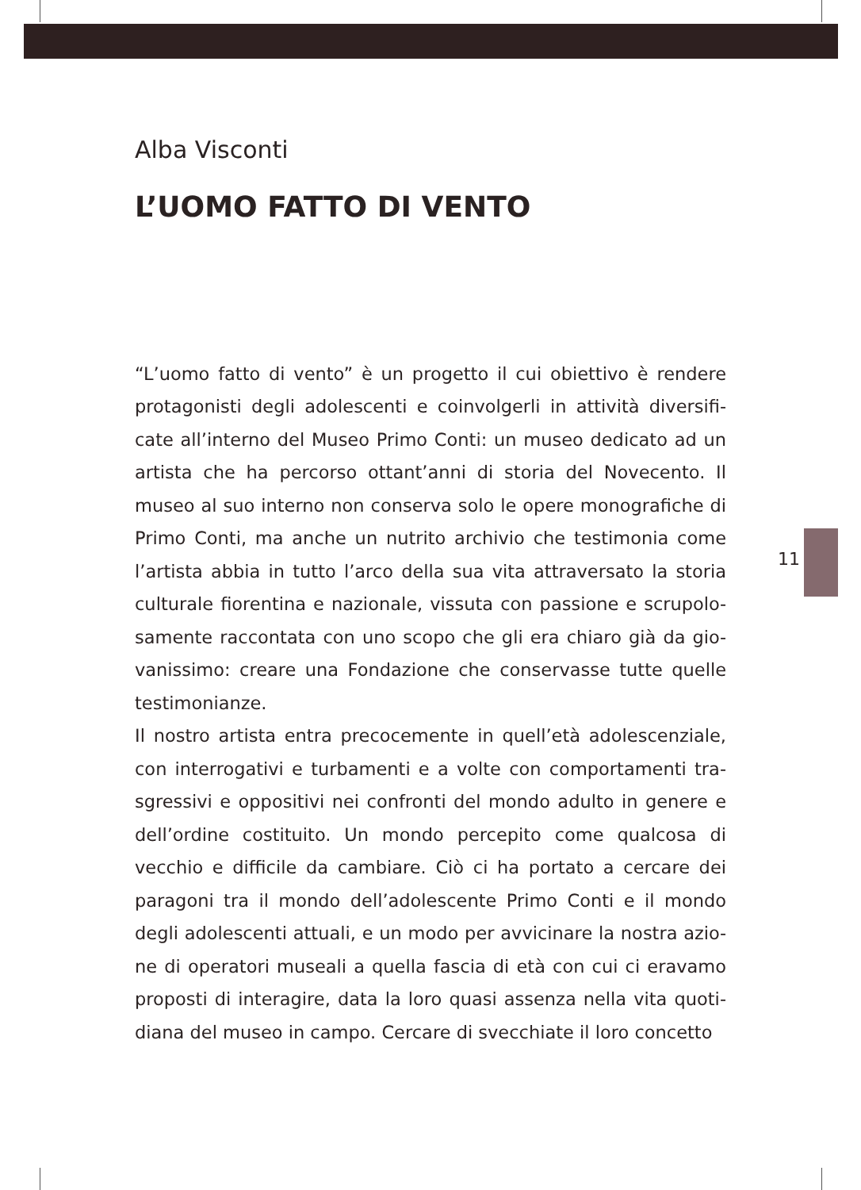11
Alba Visconti
L’UOMO FATTO DI VENTO
“L’uomo fatto di vento” è un progetto il cui obiettivo è rendere protagonisti degli adolescenti e coinvolgerli in attività diversifi­cate all’interno del Museo Primo Conti: un museo dedicato ad un artista che ha percorso ottant’anni di storia del Novecento. Il museo al suo interno non conserva solo le opere monografiche di Primo Conti, ma anche un nutrito archivio che testimonia come l’artista abbia in tutto l’arco della sua vita attraversato la storia culturale fiorentina e nazionale, vissuta con passione e scrupolo­samente raccontata con uno scopo che gli era chiaro già da gio­vanissimo: creare una Fondazione che conservasse tutte quelle testimonianze.
Il nostro artista entra precocemente in quell’età adolescenziale, con interrogativi e turbamenti e a volte con comportamenti tra­sgressivi e oppositivi nei confronti del mondo adulto in genere e dell’ordine costituito. Un mondo percepito come qualcosa di vecchio e difficile da cambiare. Ciò ci ha portato a cercare dei paragoni tra il mondo dell’adolescente Primo Conti e il mondo degli adolescenti attuali, e un modo per avvicinare la nostra azio­ne di operatori museali a quella fascia di età con cui ci eravamo proposti di interagire, data la loro quasi assenza nella vita quoti­diana del museo in campo. Cercare di svecchiate il loro concetto